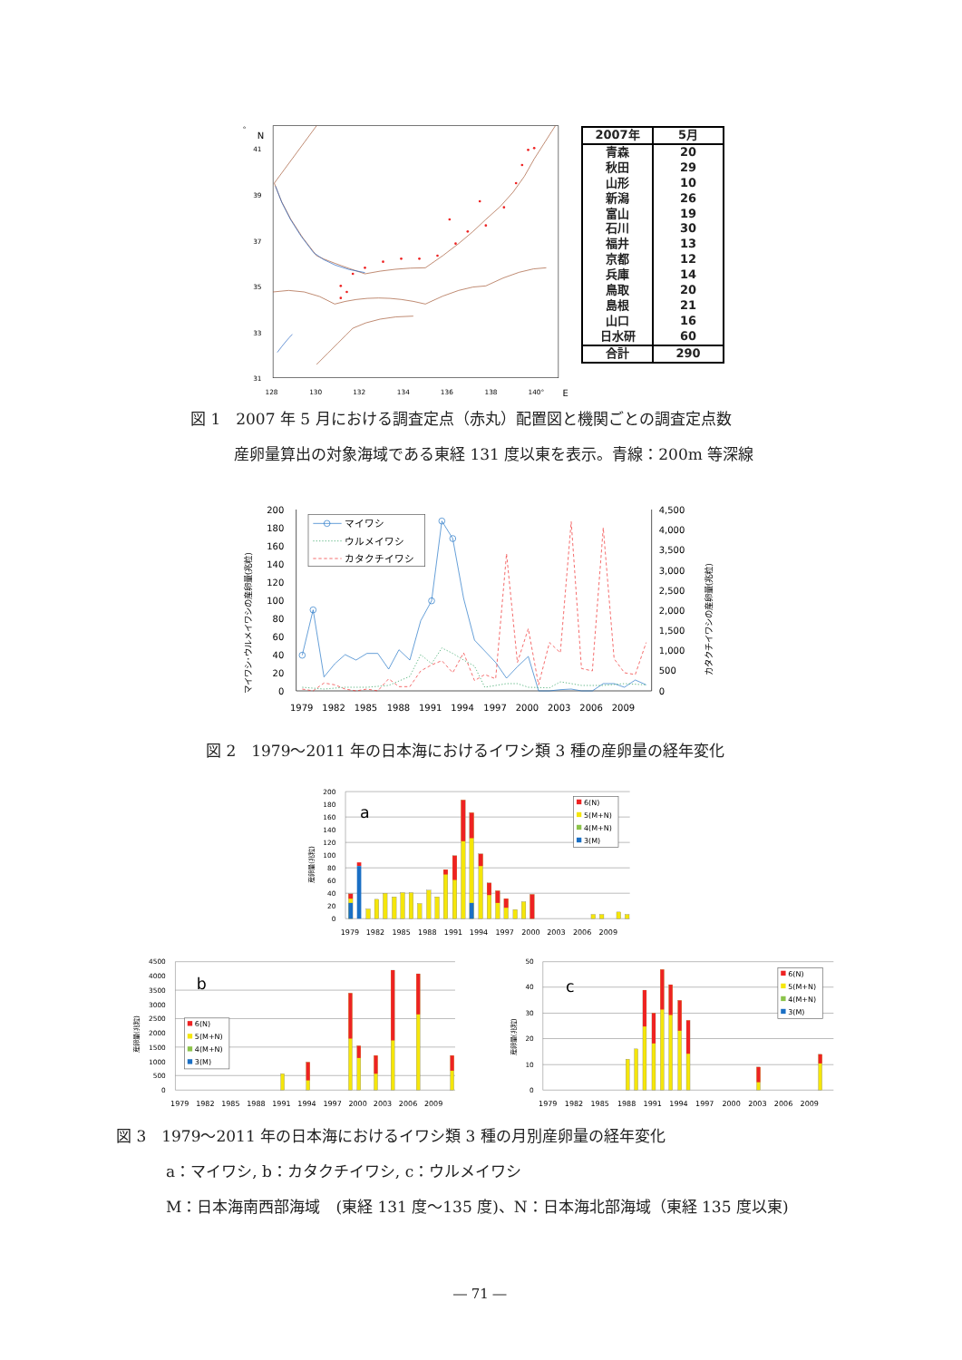°
N
41
39
37
35
33
31
128
130
132
134
136
138
140°
E
| 2007年 | 5月 |
| --- | --- |
| 青森 | 20 |
| 秋田 | 29 |
| 山形 | 10 |
| 新潟 | 26 |
| 富山 | 19 |
| 石川 | 30 |
| 福井 | 13 |
| 京都 | 12 |
| 兵庫 | 14 |
| 鳥取 | 20 |
| 島根 | 21 |
| 山口 | 16 |
| 日水研 | 60 |
| 合計 | 290 |
図 1　2007 年 5 月における調査定点（赤丸）配置図と機関ごとの調査定点数
産卵量算出の対象海域である東経 131 度以東を表示。青線：200m 等深線
200
180
160
140
120
100
80
60
40
20
0
4,500
4,000
3,500
3,000
2,500
2,000
1,500
1,000
500
0
1979
1982
1985
1988
1991
1994
1997
2000
2003
2006
2009
マイワシ･ウルメイワシの産卵量(兆粒)
カタクチイワシの産卵量(兆粒)
マイワシ
ウルメイワシ
カタクチイワシ
図 2　1979～2011 年の日本海におけるイワシ類 3 種の産卵量の経年変化
200
180
160
140
120
100
80
60
40
20
0
産卵量(兆粒)
a
6(N)
5(M+N)
4(M+N)
3(M)
1979
1982
1985
1988
1991
1994
1997
2000
2003
2006
2009
4500
4000
3500
3000
2500
2000
1500
1000
500
0
産卵量(兆粒)
b
6(N)
5(M+N)
4(M+N)
3(M)
1979
1982
1985
1988
1991
1994
1997
2000
2003
2006
2009
50
40
30
20
10
0
産卵量(兆粒)
c
6(N)
5(M+N)
4(M+N)
3(M)
1979
1982
1985
1988
1991
1994
1997
2000
2003
2006
2009
図 3　1979～2011 年の日本海におけるイワシ類 3 種の月別産卵量の経年変化
a：マイワシ, b：カタクチイワシ, c：ウルメイワシ
M：日本海南西部海域　(東経 131 度～135 度)、N：日本海北部海域（東経 135 度以東)
― 71 ―